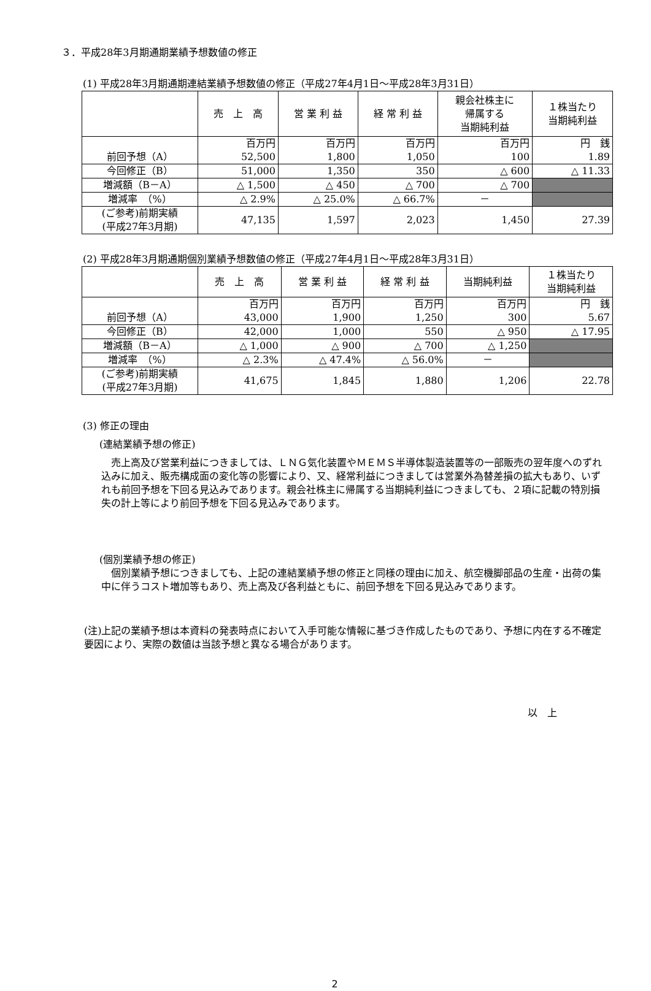３．平成28年3月期通期業績予想数値の修正
(1) 平成28年3月期通期連結業績予想数値の修正（平成27年4月1日～平成28年3月31日）
| | 売 上 高 | 営 業 利 益 | 経 常 利 益 | 親会社株主に 帰属する 当期純利益 | １株当たり 当期純利益 |
| --- | --- | --- | --- | --- | --- |
| 前回予想（A） | 百万円 52,500 | 百万円 1,800 | 百万円 1,050 | 百万円 100 | 円 銭 1.89 |
| 今回修正（B） | 51,000 | 1,350 | 350 | △ 600 | △ 11.33 |
| 増減額（B－A） | △ 1,500 | △ 450 | △ 700 | △ 700 | |
| 増減率 （%） | △ 2.9% | △ 25.0% | △ 66.7% | － | |
| (ご参考)前期実績 (平成27年3月期) | 47,135 | 1,597 | 2,023 | 1,450 | 27.39 |
(2) 平成28年3月期通期個別業績予想数値の修正（平成27年4月1日～平成28年3月31日）
| | 売 上 高 | 営 業 利 益 | 経 常 利 益 | 当期純利益 | １株当たり 当期純利益 |
| --- | --- | --- | --- | --- | --- |
| 前回予想（A） | 百万円 43,000 | 百万円 1,900 | 百万円 1,250 | 百万円 300 | 円 銭 5.67 |
| 今回修正（B） | 42,000 | 1,000 | 550 | △ 950 | △ 17.95 |
| 増減額（B－A） | △ 1,000 | △ 900 | △ 700 | △ 1,250 | |
| 増減率 （%） | △ 2.3% | △ 47.4% | △ 56.0% | － | |
| (ご参考)前期実績 (平成27年3月期) | 41,675 | 1,845 | 1,880 | 1,206 | 22.78 |
(3) 修正の理由
(連結業績予想の修正)
　売上高及び営業利益につきましては、ＬＮＧ気化装置やＭＥＭＳ半導体製造装置等の一部販売の翌年度へのずれ込みに加え、販売構成面の変化等の影響により、又、経常利益につきましては営業外為替差損の拡大もあり、いずれも前回予想を下回る見込みであります。親会社株主に帰属する当期純利益につきましても、２項に記載の特別損失の計上等により前回予想を下回る見込みであります。
(個別業績予想の修正)
　個別業績予想につきましても、上記の連結業績予想の修正と同様の理由に加え、航空機脚部品の生産・出荷の集中に伴うコスト増加等もあり、売上高及び各利益ともに、前回予想を下回る見込みであります。
(注)上記の業績予想は本資料の発表時点において入手可能な情報に基づき作成したものであり、予想に内在する不確定要因により、実際の数値は当該予想と異なる場合があります。
以　上
2